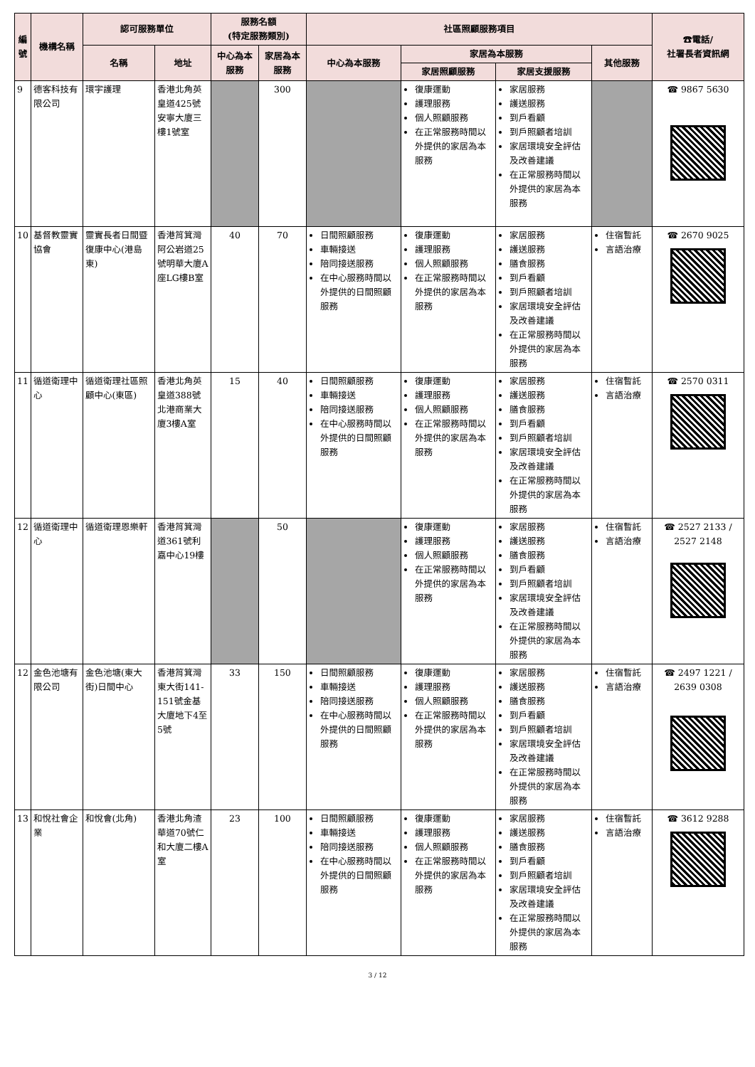| 編號 | 機構名稱 | 認可服務單位 | | 服務名額 (特定服務類別) | | 社區照顧服務項目 | | | | ☎電話/ 社署長者資訊網 |
| --- | --- | --- | --- | --- | --- | --- | --- | --- | --- | --- |
| | | 名稱 | 地址 | 中心為本服務 | 家居為本服務 | 中心為本服務 | 家居為本服務 | | 其他服務 | |
| | | | | | | | 家居照顧服務 | 家居支援服務 | | |
| 9 | 德客科技有限公司 | 環宇護理 | 香港北角英皇道425號安寧大廈三樓1號室 | | 300 | | 復康運動 護理服務 個人照顧服務 在正常服務時間以外提供的家居為本服務 | 家居服務 護送服務 到戶看顧 到戶照顧者培訓 家居環境安全評估及改善建議 在正常服務時間以外提供的家居為本服務 | | ☎ 9867 5630 |
| 10 | 基督教靈實協會 | 靈實長者日間暨復康中心(港島東) | 香港筲箕灣阿公岩道25號明華大廈A座LG樓B室 | 40 | 70 | 日間照顧服務 車輛接送 陪同接送服務 在中心服務時間以外提供的日間照顧服務 | 復康運動 護理服務 個人照顧服務 在正常服務時間以外提供的家居為本服務 | 家居服務 護送服務 膳食服務 到戶看顧 到戶照顧者培訓 家居環境安全評估及改善建議 在正常服務時間以外提供的家居為本服務 | 住宿暫託 言語治療 | ☎ 2670 9025 |
| 11 | 循道衛理中心 | 循道衛理社區照顧中心(東區) | 香港北角英皇道388號北港商業大廈3樓A室 | 15 | 40 | 日間照顧服務 車輛接送 陪同接送服務 在中心服務時間以外提供的日間照顧服務 | 復康運動 護理服務 個人照顧服務 在正常服務時間以外提供的家居為本服務 | 家居服務 護送服務 膳食服務 到戶看顧 到戶照顧者培訓 家居環境安全評估及改善建議 在正常服務時間以外提供的家居為本服務 | 住宿暫託 言語治療 | ☎ 2570 0311 |
| 12 | 循道衛理中心 | 循道衛理恩樂軒 | 香港筲箕灣道361號利嘉中心19樓 | | 50 | | 復康運動 護理服務 個人照顧服務 在正常服務時間以外提供的家居為本服務 | 家居服務 護送服務 膳食服務 到戶看顧 到戶照顧者培訓 家居環境安全評估及改善建議 在正常服務時間以外提供的家居為本服務 | 住宿暫託 言語治療 | ☎ 2527 2133 / 2527 2148 |
| 12 | 金色池塘有限公司 | 金色池塘(東大街)日間中心 | 香港筲箕灣東大街141-151號金基大廈地下4至5號 | 33 | 150 | 日間照顧服務 車輛接送 陪同接送服務 在中心服務時間以外提供的日間照顧服務 | 復康運動 護理服務 個人照顧服務 在正常服務時間以外提供的家居為本服務 | 家居服務 護送服務 膳食服務 到戶看顧 到戶照顧者培訓 家居環境安全評估及改善建議 在正常服務時間以外提供的家居為本服務 | 住宿暫託 言語治療 | ☎ 2497 1221 / 2639 0308 |
| 13 | 和悅社會企業 | 和悅會(北角) | 香港北角渣華道70號仁和大廈二樓A室 | 23 | 100 | 日間照顧服務 車輛接送 陪同接送服務 在中心服務時間以外提供的日間照顧服務 | 復康運動 護理服務 個人照顧服務 在正常服務時間以外提供的家居為本服務 | 家居服務 護送服務 膳食服務 到戶看顧 到戶照顧者培訓 家居環境安全評估及改善建議 在正常服務時間以外提供的家居為本服務 | 住宿暫託 言語治療 | ☎ 3612 9288 |
3 / 12